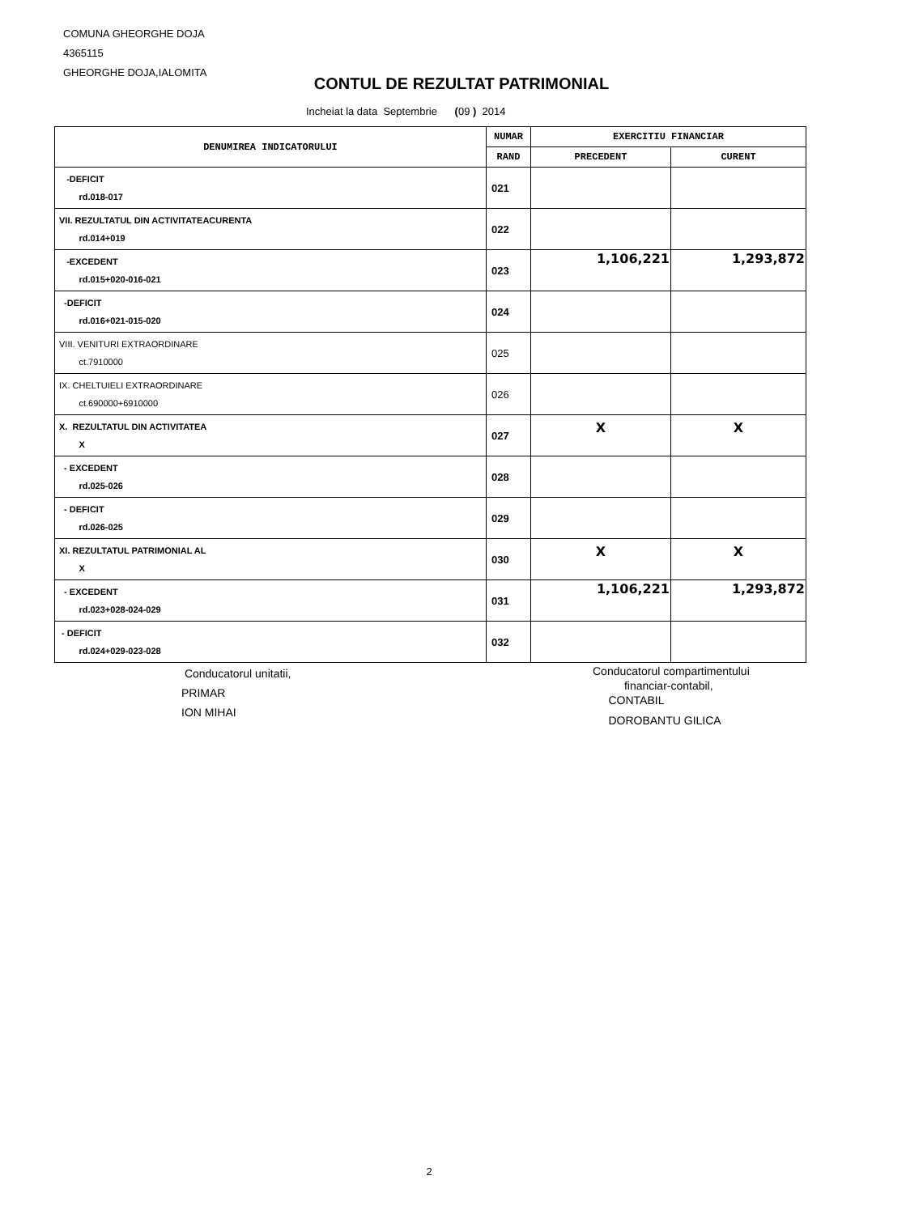COMUNA GHEORGHE DOJA
4365115
GHEORGHE DOJA,IALOMITA
CONTUL DE REZULTAT PATRIMONIAL
Incheiat la data Septembrie (09 ) 2014
| DENUMIREA INDICATORULUI | NUMAR | EXERCITIU FINANCIAR | |
| --- | --- | --- | --- |
| | RAND | PRECEDENT | CURENT |
| -DEFICIT rd.018-017 | 021 | | |
| VII. REZULTATUL DIN ACTIVITATEACURENTA rd.014+019 | 022 | | |
| -EXCEDENT rd.015+020-016-021 | 023 | 1,106,221 | 1,293,872 |
| -DEFICIT rd.016+021-015-020 | 024 | | |
| VIII. VENITURI EXTRAORDINARE ct.7910000 | 025 | | |
| IX. CHELTUIELI EXTRAORDINARE ct.690000+6910000 | 026 | | |
| X. REZULTATUL DIN ACTIVITATEA X | 027 | X | X |
| - EXCEDENT rd.025-026 | 028 | | |
| - DEFICIT rd.026-025 | 029 | | |
| XI. REZULTATUL PATRIMONIAL AL X | 030 | X | X |
| - EXCEDENT rd.023+028-024-029 | 031 | 1,106,221 | 1,293,872 |
| - DEFICIT rd.024+029-023-028 | 032 | | |
Conducatorul unitatii,
PRIMAR
ION MIHAI
Conducatorul compartimentului
financiar-contabil,
CONTABIL
DOROBANTU GILICA
2